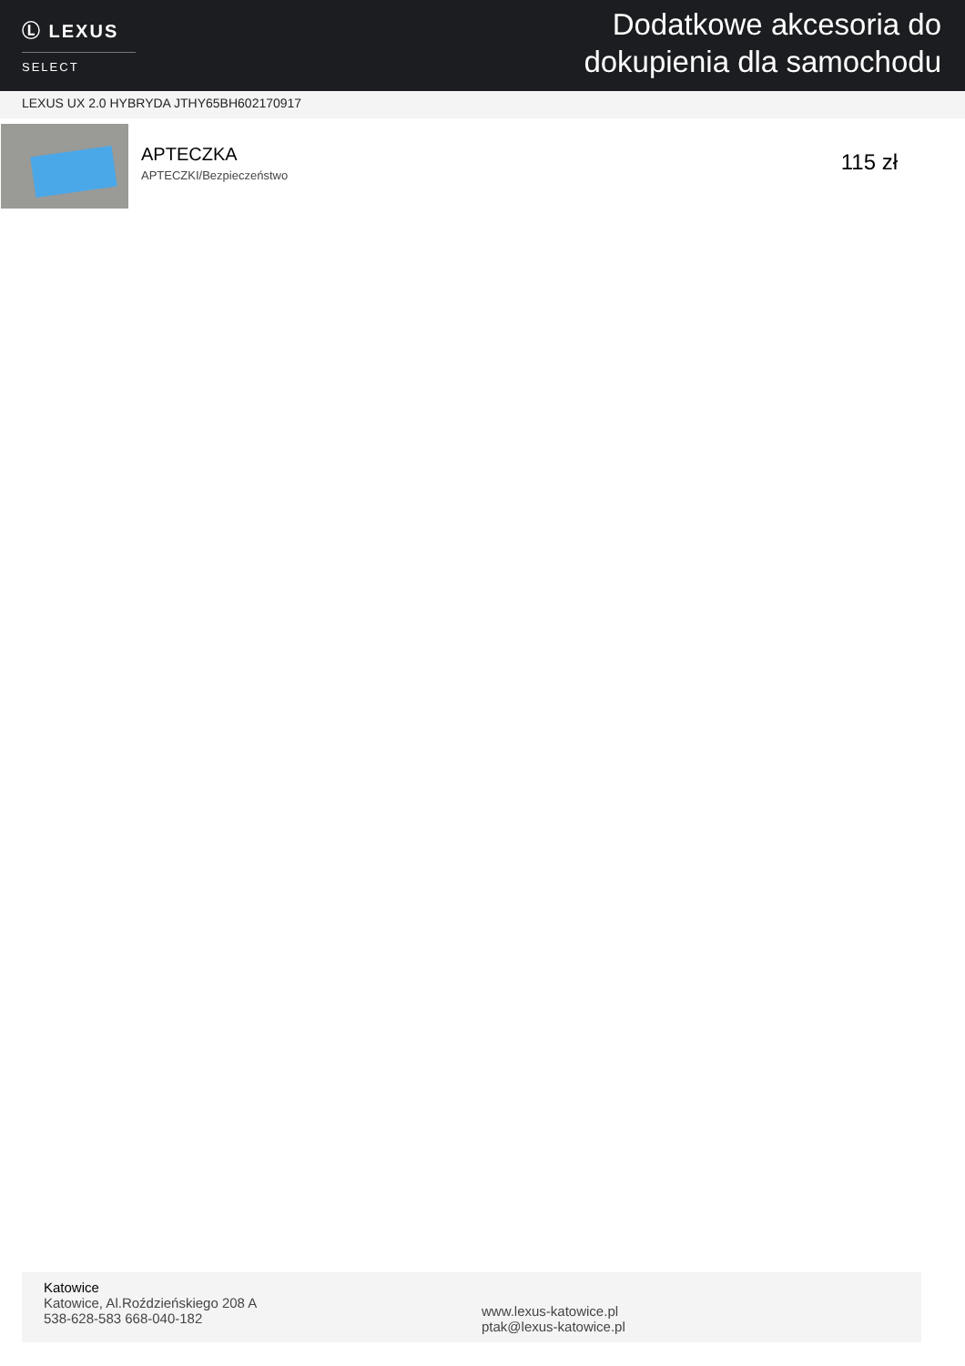Ⓛ LEXUS
SELECT
Dodatkowe akcesoria do
dokupienia dla samochodu
LEXUS UX 2.0 HYBRYDA JTHY65BH602170917
APTECZKA
APTECZKI/Bezpieczeństwo
115 zł
Katowice
Katowice, Al.Roździeńskiego 208 A
538-628-583 668-040-182
www.lexus-katowice.pl
ptak@lexus-katowice.pl